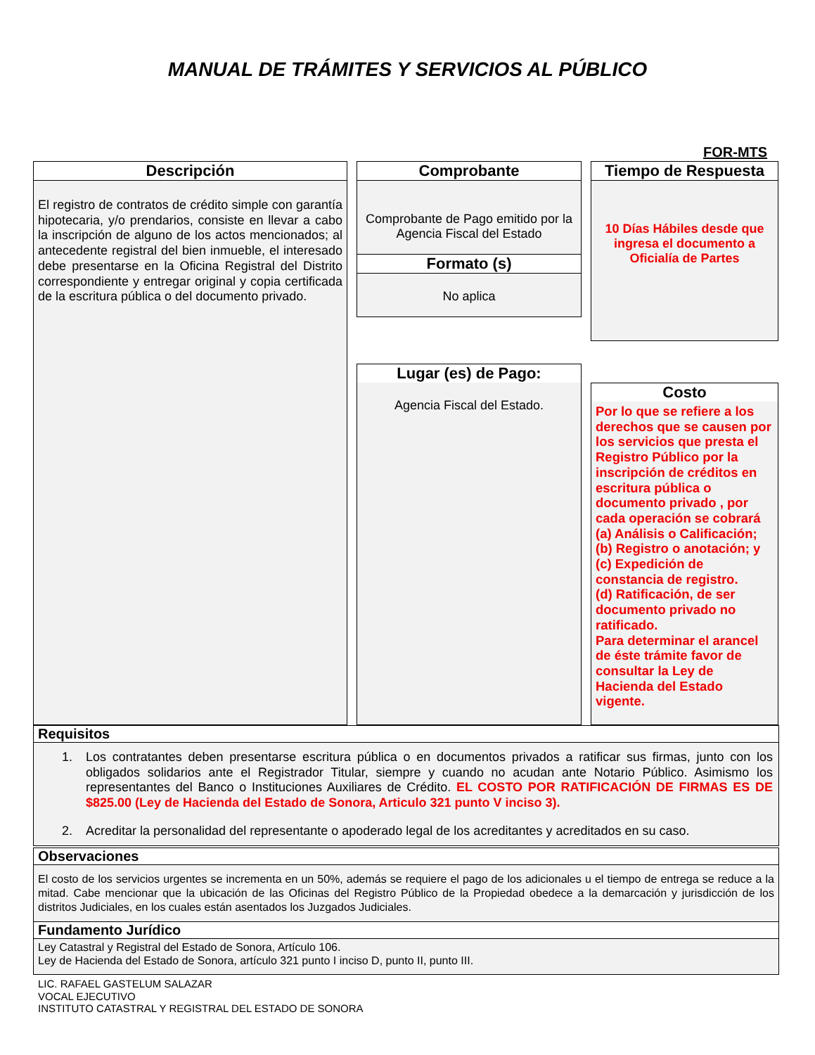MANUAL DE TRÁMITES Y SERVICIOS AL PÚBLICO
FOR-MTS
Descripción
El registro de contratos de crédito simple con garantía hipotecaria, y/o prendarios, consiste en llevar a cabo la inscripción de alguno de los actos mencionados; al antecedente registral del bien inmueble, el interesado debe presentarse en la Oficina Registral del Distrito correspondiente y entregar original y copia certificada de la escritura pública o del documento privado.
Comprobante
Comprobante de Pago emitido por la Agencia Fiscal del Estado
Formato (s)
No aplica
Tiempo de Respuesta
10 Días Hábiles desde que ingresa el documento a Oficialía de Partes
Lugar (es) de Pago:
Agencia Fiscal del Estado.
Costo
Por lo que se refiere a los derechos que se causen por los servicios que presta el Registro Público por la inscripción de créditos en escritura pública o documento privado , por cada operación se cobrará (a) Análisis o Calificación; (b) Registro o anotación; y (c) Expedición de constancia de registro.
(d) Ratificación, de ser documento privado no ratificado.
Para determinar el arancel de éste trámite favor de consultar la Ley de Hacienda del Estado vigente.
Requisitos
1. Los contratantes deben presentarse escritura pública o en documentos privados a ratificar sus firmas, junto con los obligados solidarios ante el Registrador Titular, siempre y cuando no acudan ante Notario Público. Asimismo los representantes del Banco o Instituciones Auxiliares de Crédito. EL COSTO POR RATIFICACIÓN DE FIRMAS ES DE $825.00 (Ley de Hacienda del Estado de Sonora, Articulo 321 punto V inciso 3).
2. Acreditar la personalidad del representante o apoderado legal de los acreditantes y acreditados en su caso.
Observaciones
El costo de los servicios urgentes se incrementa en un 50%, además se requiere el pago de los adicionales u el tiempo de entrega se reduce a la mitad. Cabe mencionar que la ubicación de las Oficinas del Registro Público de la Propiedad obedece a la demarcación y jurisdicción de los distritos Judiciales, en los cuales están asentados los Juzgados Judiciales.
Fundamento Jurídico
Ley Catastral y Registral del Estado de Sonora, Artículo 106.
Ley de Hacienda del Estado de Sonora, artículo 321 punto I inciso D, punto II, punto III.
LIC. RAFAEL GASTELUM SALAZAR
VOCAL EJECUTIVO
INSTITUTO CATASTRAL Y REGISTRAL DEL ESTADO DE SONORA